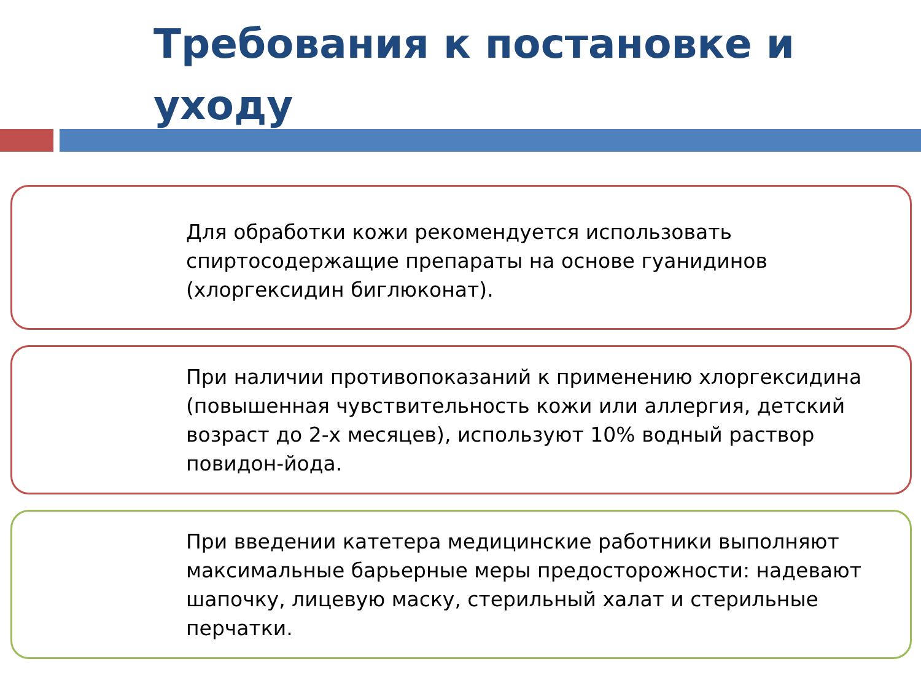Требования к постановке и уходу
Для обработки кожи рекомендуется использовать спиртосодержащие препараты на основе гуанидинов (хлоргексидин биглюконат).
При наличии противопоказаний к применению хлоргексидина (повышенная чувствительность кожи или аллергия, детский возраст до 2-х месяцев), используют 10% водный раствор повидон-йода.
При введении катетера медицинские работники выполняют максимальные барьерные меры предосторожности: надевают шапочку, лицевую маску, стерильный халат и стерильные перчатки.